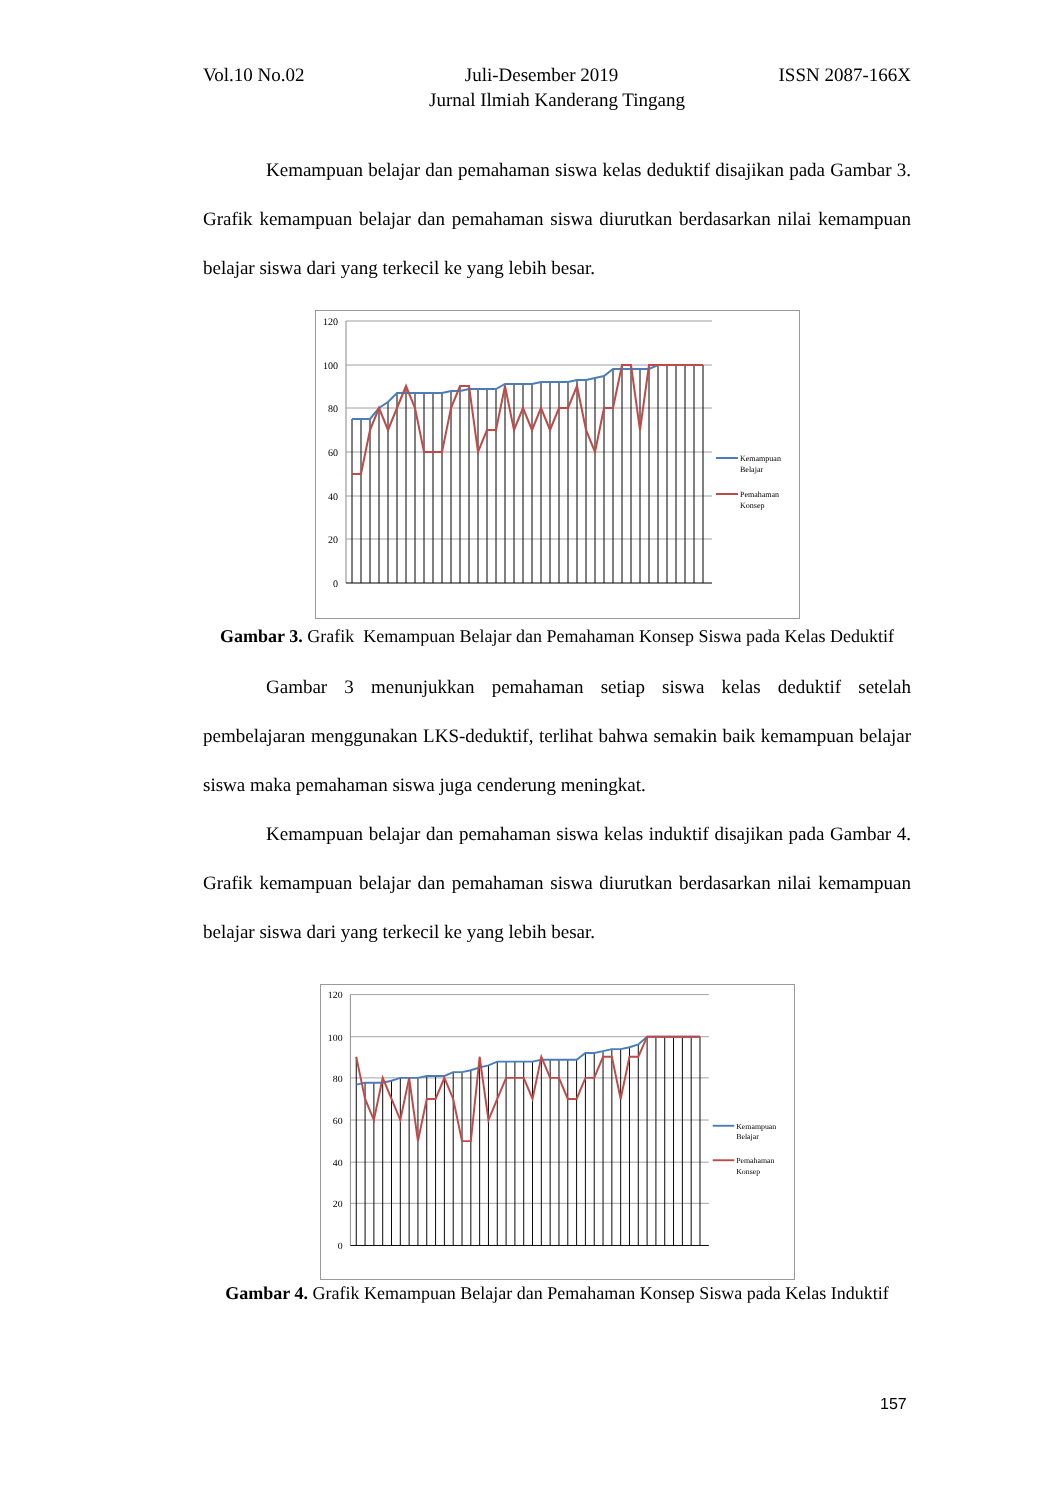Vol.10 No.02 Juli-Desember 2019 ISSN 2087-166X
Jurnal Ilmiah Kanderang Tingang
Kemampuan belajar dan pemahaman siswa kelas deduktif disajikan pada Gambar 3. Grafik kemampuan belajar dan pemahaman siswa diurutkan berdasarkan nilai kemampuan belajar siswa dari yang terkecil ke yang lebih besar.
120
100
80
60
40
20
0
Kemampuan
Belajar
Pemahaman
Konsep
Gambar 3. Grafik Kemampuan Belajar dan Pemahaman Konsep Siswa pada Kelas Deduktif
Gambar 3 menunjukkan pemahaman setiap siswa kelas deduktif setelah pembelajaran menggunakan LKS-deduktif, terlihat bahwa semakin baik kemampuan belajar siswa maka pemahaman siswa juga cenderung meningkat.
Kemampuan belajar dan pemahaman siswa kelas induktif disajikan pada Gambar 4. Grafik kemampuan belajar dan pemahaman siswa diurutkan berdasarkan nilai kemampuan belajar siswa dari yang terkecil ke yang lebih besar.
120
100
80
60
40
20
0
Kemampuan
Belajar
Pemahaman
Konsep
Gambar 4. Grafik Kemampuan Belajar dan Pemahaman Konsep Siswa pada Kelas Induktif
157